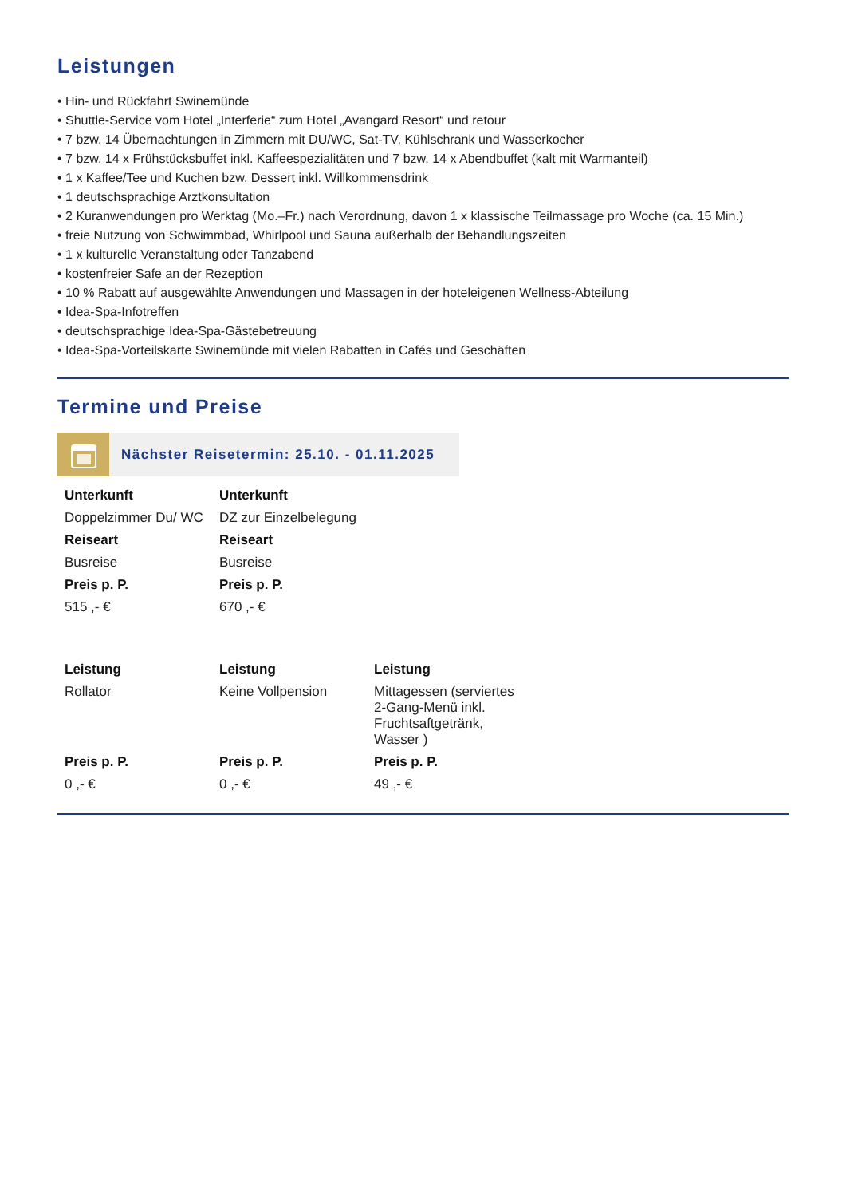Leistungen
• Hin- und Rückfahrt Swinemünde
• Shuttle-Service vom Hotel „Interferie“ zum Hotel „Avangard Resort“ und retour
• 7 bzw. 14 Übernachtungen in Zimmern mit DU/WC, Sat-TV, Kühlschrank und Wasserkocher
• 7 bzw. 14 x Frühstücksbuffet inkl. Kaffeespezialitäten und 7 bzw. 14 x Abendbuffet (kalt mit Warmanteil)
• 1 x Kaffee/Tee und Kuchen bzw. Dessert inkl. Willkommensdrink
• 1 deutschsprachige Arztkonsultation
• 2 Kuranwendungen pro Werktag (Mo.–Fr.) nach Verordnung, davon 1 x klassische Teilmassage pro Woche (ca. 15 Min.)
• freie Nutzung von Schwimmbad, Whirlpool und Sauna außerhalb der Behandlungszeiten
• 1 x kulturelle Veranstaltung oder Tanzabend
• kostenfreier Safe an der Rezeption
• 10 % Rabatt auf ausgewählte Anwendungen und Massagen in der hoteleigenen Wellness-Abteilung
• Idea-Spa-Infotreffen
• deutschsprachige Idea-Spa-Gästebetreuung
• Idea-Spa-Vorteilskarte Swinemünde mit vielen Rabatten in Cafés und Geschäften
Termine und Preise
Nächster Reisetermin: 25.10. - 01.11.2025
| Unterkunft | Unterkunft |
| --- | --- |
| Doppelzimmer Du/ WC | DZ zur Einzelbelegung |
| Reiseart | Reiseart |
| Busreise | Busreise |
| Preis p. P. | Preis p. P. |
| 515 ,- € | 670 ,- € |
| Leistung | Leistung | Leistung |
| --- | --- | --- |
| Rollator | Keine Vollpension | Mittagessen (serviertes 2-Gang-Menü inkl. Fruchtsaftgetränk, Wasser ) |
| Preis p. P. | Preis p. P. | Preis p. P. |
| 0 ,- € | 0 ,- € | 49 ,- € |